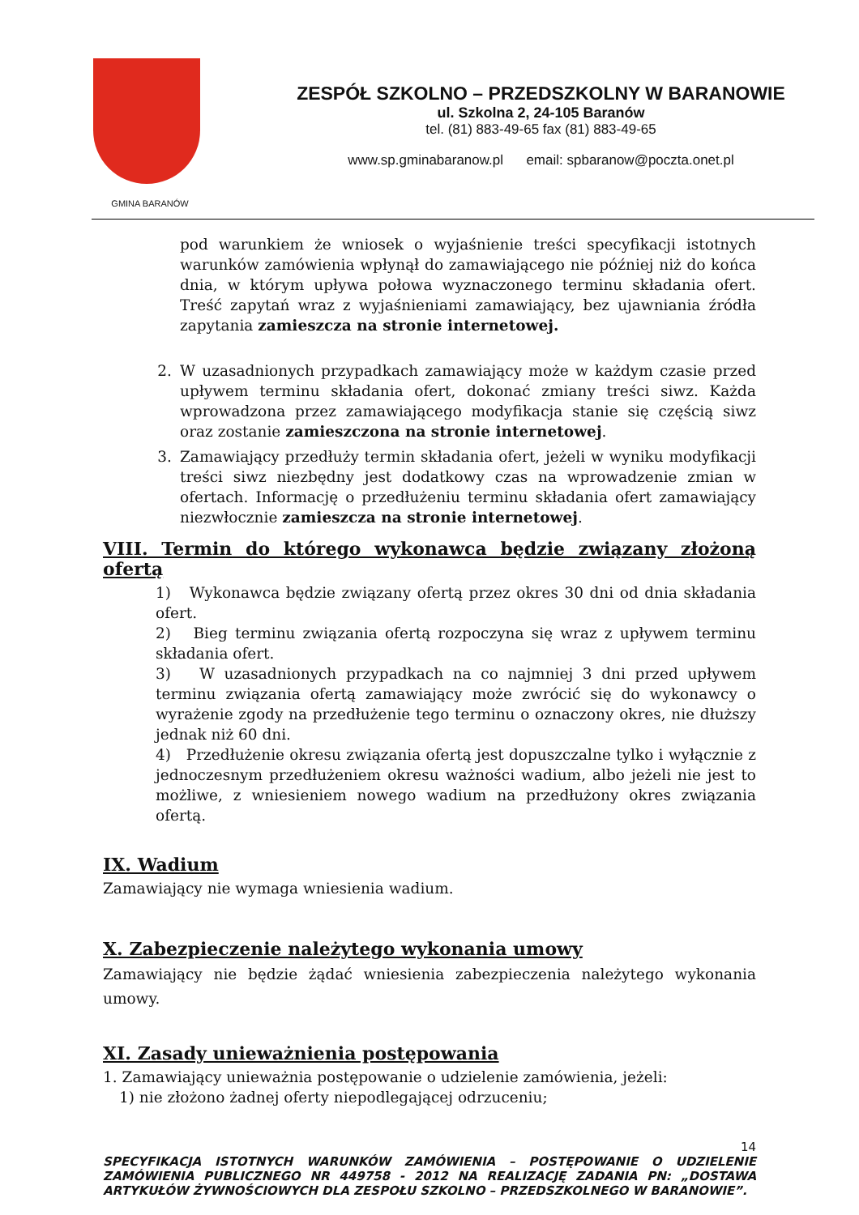GMINA BARANÓW
ZESPÓŁ SZKOLNO – PRZEDSZKOLNY W BARANOWIE
ul. Szkolna 2, 24-105 Baranów
tel. (81) 883-49-65 fax (81) 883-49-65
www.sp.gminabaranow.pl email: spbaranow@poczta.onet.pl
pod warunkiem że wniosek o wyjaśnienie treści specyfikacji istotnych warunków zamówienia wpłynął do zamawiającego nie później niż do końca dnia, w którym upływa połowa wyznaczonego terminu składania ofert. Treść zapytań wraz z wyjaśnieniami zamawiający, bez ujawniania źródła zapytania zamieszcza na stronie internetowej.
2. W uzasadnionych przypadkach zamawiający może w każdym czasie przed upływem terminu składania ofert, dokonać zmiany treści siwz. Każda wprowadzona przez zamawiającego modyfikacja stanie się częścią siwz oraz zostanie zamieszczona na stronie internetowej.
3. Zamawiający przedłuży termin składania ofert, jeżeli w wyniku modyfikacji treści siwz niezbędny jest dodatkowy czas na wprowadzenie zmian w ofertach. Informację o przedłużeniu terminu składania ofert zamawiający niezwłocznie zamieszcza na stronie internetowej.
VIII. Termin do którego wykonawca będzie związany złożoną ofertą
1) Wykonawca będzie związany ofertą przez okres 30 dni od dnia składania ofert.
2) Bieg terminu związania ofertą rozpoczyna się wraz z upływem terminu składania ofert.
3) W uzasadnionych przypadkach na co najmniej 3 dni przed upływem terminu związania ofertą zamawiający może zwrócić się do wykonawcy o wyrażenie zgody na przedłużenie tego terminu o oznaczony okres, nie dłuższy jednak niż 60 dni.
4) Przedłużenie okresu związania ofertą jest dopuszczalne tylko i wyłącznie z jednoczesnym przedłużeniem okresu ważności wadium, albo jeżeli nie jest to możliwe, z wniesieniem nowego wadium na przedłużony okres związania ofertą.
IX. Wadium
Zamawiający nie wymaga wniesienia wadium.
X. Zabezpieczenie należytego wykonania umowy
Zamawiający nie będzie żądać wniesienia zabezpieczenia należytego wykonania umowy.
XI. Zasady unieważnienia postępowania
1. Zamawiający unieważnia postępowanie o udzielenie zamówienia, jeżeli:
1) nie złożono żadnej oferty niepodlegającej odrzuceniu;
14
SPECYFIKACJA ISTOTNYCH WARUNKÓW ZAMÓWIENIA – POSTĘPOWANIE O UDZIELENIE ZAMÓWIENIA PUBLICZNEGO NR 449758 - 2012 NA REALIZACJĘ ZADANIA PN: „DOSTAWA ARTYKUŁÓW ŻYWNOŚCIOWYCH DLA ZESPOŁU SZKOLNO – PRZEDSZKOLNEGO W BARANOWIE”.